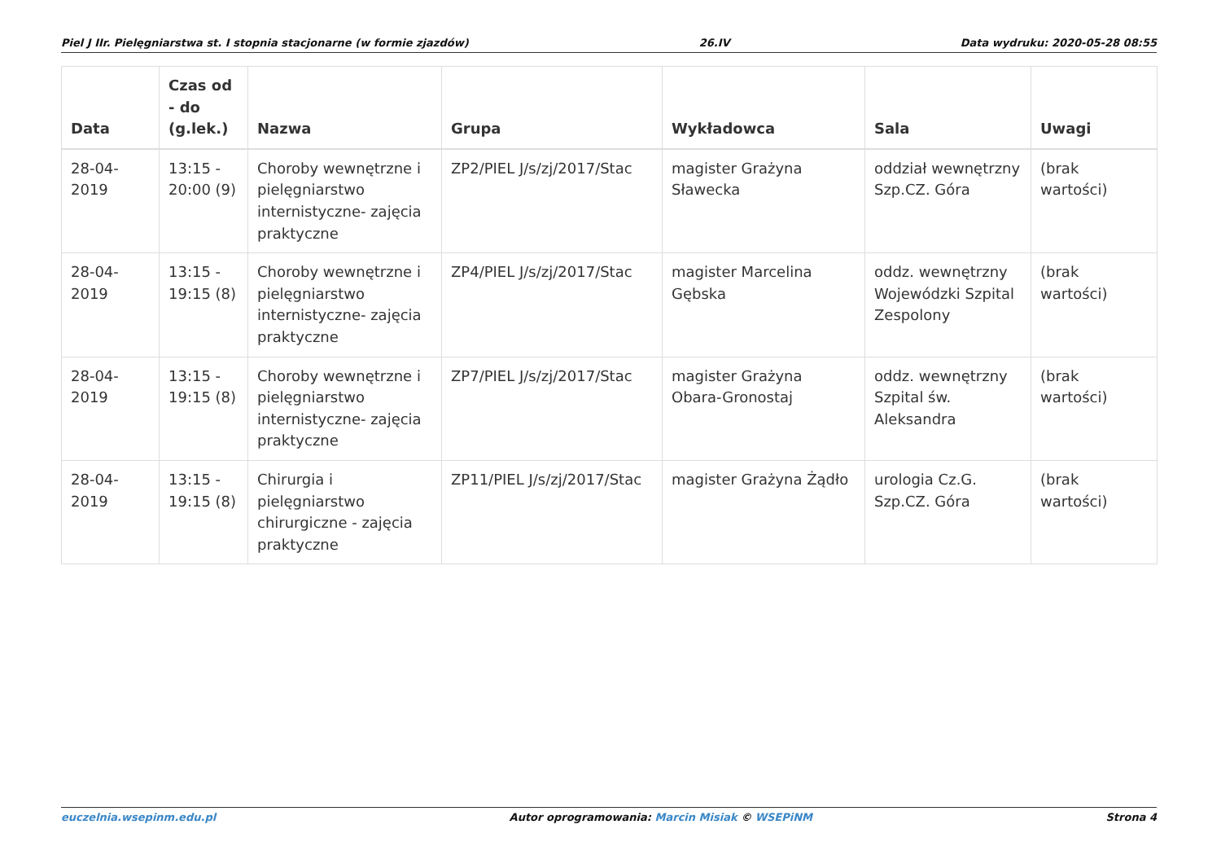Piel J IIr. Pielęgniarstwa st. I stopnia stacjonarne (w formie zjazdów) 26.IV Data wydruku: 2020-05-28 08:55
| Data | Czas od - do (g.lek.) | Nazwa | Grupa | Wykładowca | Sala | Uwagi |
| --- | --- | --- | --- | --- | --- | --- |
| 28-04-2019 | 13:15 - 20:00 (9) | Choroby wewnętrzne i pielęgniarstwo internistyczne- zajęcia praktyczne | ZP2/PIEL J/s/zj/2017/Stac | magister Grażyna Sławecka | oddział wewnętrzny Szp.CZ. Góra | (brak wartości) |
| 28-04-2019 | 13:15 - 19:15 (8) | Choroby wewnętrzne i pielęgniarstwo internistyczne- zajęcia praktyczne | ZP4/PIEL J/s/zj/2017/Stac | magister Marcelina Gębska | oddz. wewnętrzny Wojewódzki Szpital Zespolony | (brak wartości) |
| 28-04-2019 | 13:15 - 19:15 (8) | Choroby wewnętrzne i pielęgniarstwo internistyczne- zajęcia praktyczne | ZP7/PIEL J/s/zj/2017/Stac | magister Grażyna Obara-Gronostaj | oddz. wewnętrzny Szpital św. Aleksandra | (brak wartości) |
| 28-04-2019 | 13:15 - 19:15 (8) | Chirurgia i pielęgniarstwo chirurgiczne - zajęcia praktyczne | ZP11/PIEL J/s/zj/2017/Stac | magister Grażyna Żądło | urologia Cz.G. Szp.CZ. Góra | (brak wartości) |
euczelnia.wsepinm.edu.pl Autor oprogramowania: Marcin Misiak © WSEPiNM Strona 4